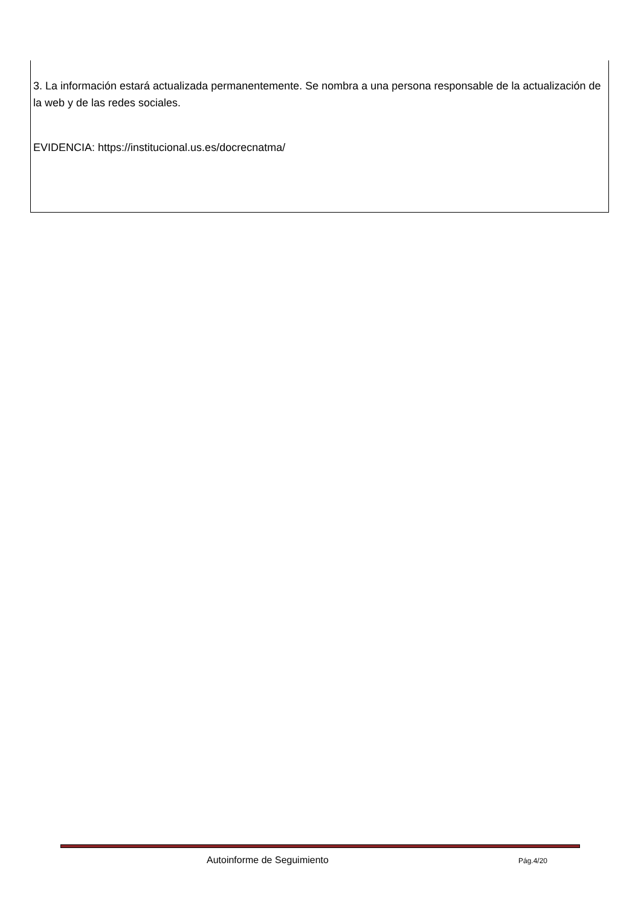3. La información estará actualizada permanentemente. Se nombra a una persona responsable de la actualización de la web y de las redes sociales.
EVIDENCIA: https://institucional.us.es/docrecnatma/
Autoinforme de Seguimiento Pág.4/20